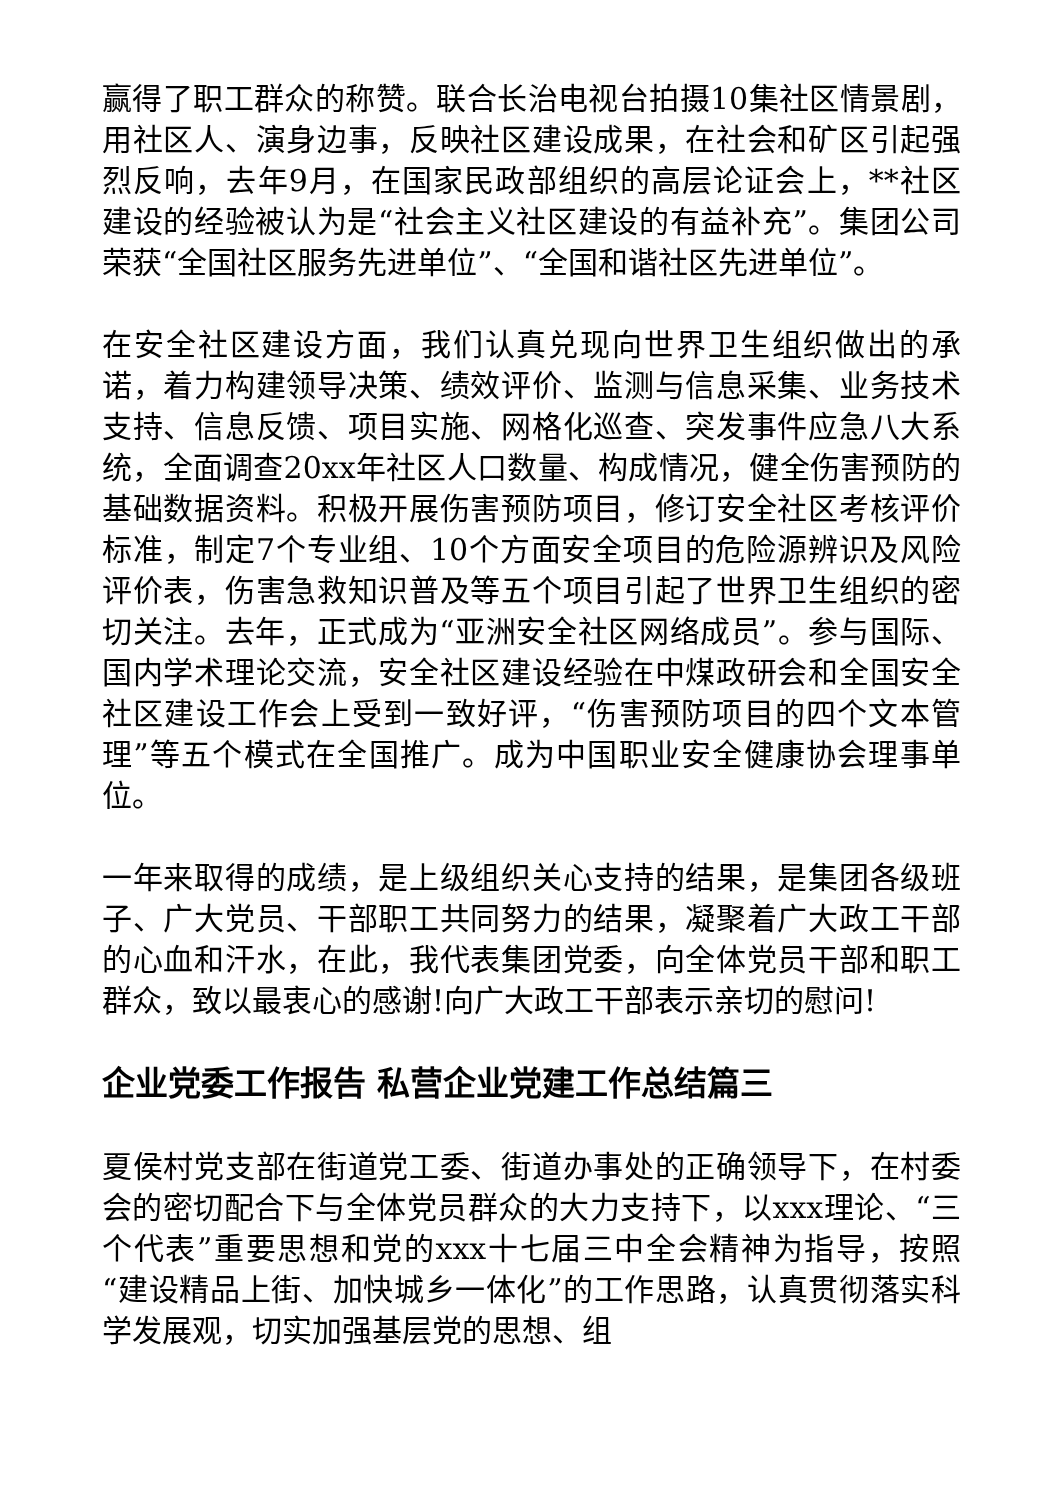赢得了职工群众的称赞。联合长治电视台拍摄10集社区情景剧，用社区人、演身边事，反映社区建设成果，在社会和矿区引起强烈反响，去年9月，在国家民政部组织的高层论证会上，**社区建设的经验被认为是“社会主义社区建设的有益补充”。集团公司荣获“全国社区服务先进单位”、“全国和谐社区先进单位”。
在安全社区建设方面，我们认真兑现向世界卫生组织做出的承诺，着力构建领导决策、绩效评价、监测与信息采集、业务技术支持、信息反馈、项目实施、网格化巡查、突发事件应急八大系统，全面调查20xx年社区人口数量、构成情况，健全伤害预防的基础数据资料。积极开展伤害预防项目，修订安全社区考核评价标准，制定7个专业组、10个方面安全项目的危险源辨识及风险评价表，伤害急救知识普及等五个项目引起了世界卫生组织的密切关注。去年，正式成为“亚洲安全社区网络成员”。参与国际、国内学术理论交流，安全社区建设经验在中煤政研会和全国安全社区建设工作会上受到一致好评，“伤害预防项目的四个文本管理”等五个模式在全国推广。成为中国职业安全健康协会理事单位。
一年来取得的成绩，是上级组织关心支持的结果，是集团各级班子、广大党员、干部职工共同努力的结果，凝聚着广大政工干部的心血和汗水，在此，我代表集团党委，向全体党员干部和职工群众，致以最衷心的感谢!向广大政工干部表示亲切的慰问!
企业党委工作报告 私营企业党建工作总结篇三
夏侯村党支部在街道党工委、街道办事处的正确领导下，在村委会的密切配合下与全体党员群众的大力支持下，以xxx理论、“三个代表”重要思想和党的xxx十七届三中全会精神为指导，按照“建设精品上街、加快城乡一体化”的工作思路，认真贯彻落实科学发展观，切实加强基层党的思想、组